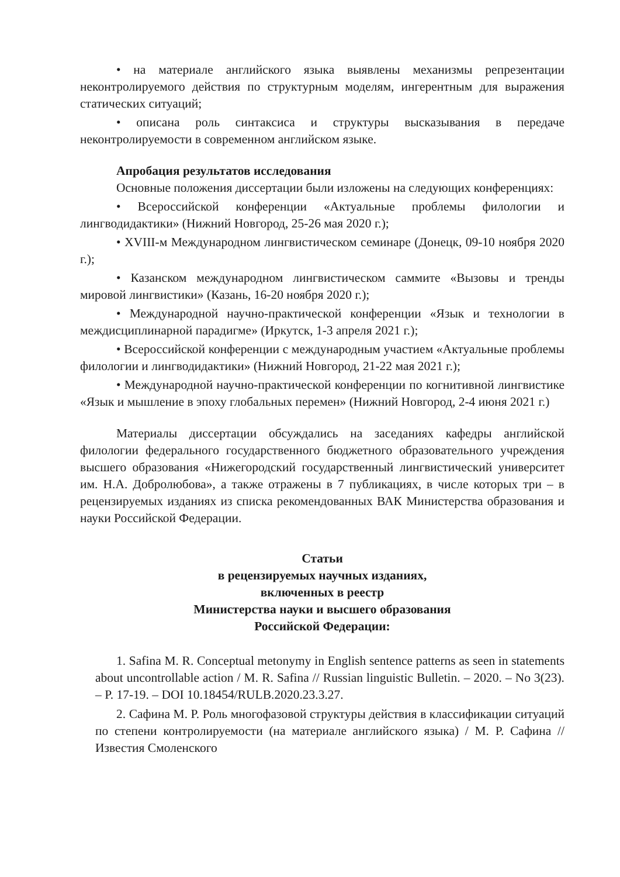• на материале английского языка выявлены механизмы репрезентации неконтролируемого действия по структурным моделям, ингерентным для выражения статических ситуаций;
• описана роль синтаксиса и структуры высказывания в передаче неконтролируемости в современном английском языке.
Апробация результатов исследования
Основные положения диссертации были изложены на следующих конференциях:
• Всероссийской конференции «Актуальные проблемы филологии и лингводидактики» (Нижний Новгород, 25-26 мая 2020 г.);
• XVIII-м Международном лингвистическом семинаре (Донецк, 09-10 ноября 2020 г.);
• Казанском международном лингвистическом саммите «Вызовы и тренды мировой лингвистики» (Казань, 16-20 ноября 2020 г.);
• Международной научно-практической конференции «Язык и технологии в междисциплинарной парадигме» (Иркутск, 1-3 апреля 2021 г.);
• Всероссийской конференции с международным участием «Актуальные проблемы филологии и лингводидактики» (Нижний Новгород, 21-22 мая 2021 г.);
• Международной научно-практической конференции по когнитивной лингвистике «Язык и мышление в эпоху глобальных перемен» (Нижний Новгород, 2-4 июня 2021 г.)
Материалы диссертации обсуждались на заседаниях кафедры английской филологии федерального государственного бюджетного образовательного учреждения высшего образования «Нижегородский государственный лингвистический университет им. Н.А. Добролюбова», а также отражены в 7 публикациях, в числе которых три – в рецензируемых изданиях из списка рекомендованных ВАК Министерства образования и науки Российской Федерации.
Статьи
в рецензируемых научных изданиях,
включенных в реестр
Министерства науки и высшего образования
Российской Федерации:
1. Safina M. R. Conceptual metonymy in English sentence patterns as seen in statements about uncontrollable action / M. R. Safina // Russian linguistic Bulletin. – 2020. – No 3(23). – P. 17-19. – DOI 10.18454/RULB.2020.23.3.27.
2. Сафина М. Р. Роль многофазовой структуры действия в классификации ситуаций по степени контролируемости (на материале английского языка) / М. Р. Сафина // Известия Смоленского